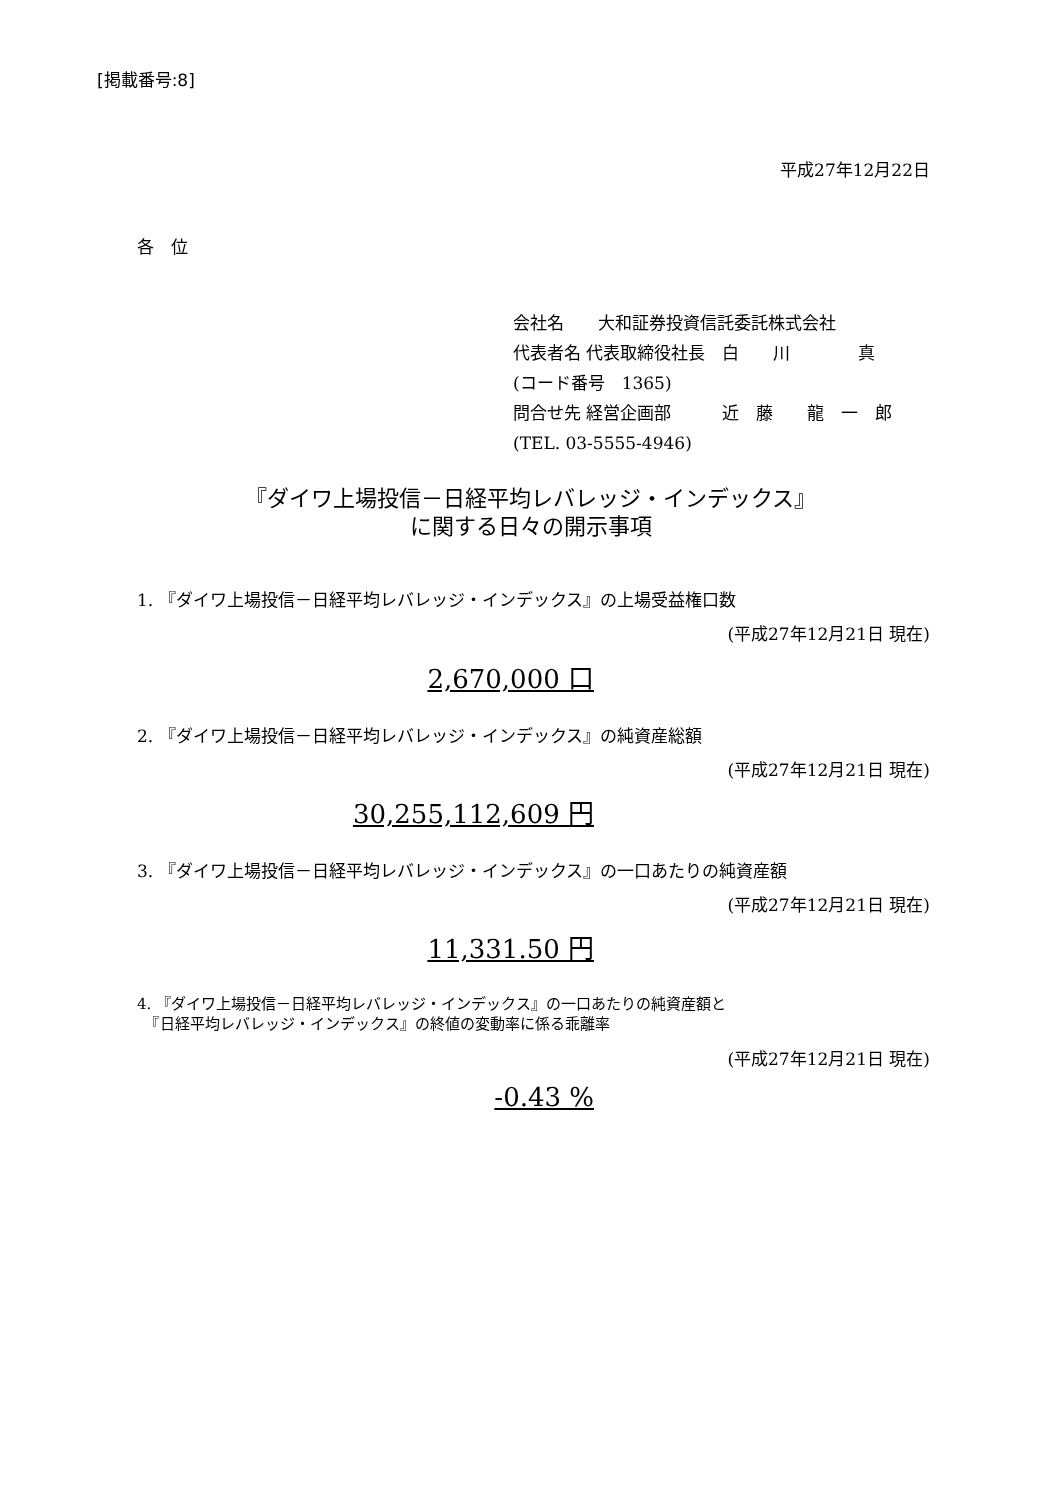[掲載番号:8]
平成27年12月22日
各　位
会社名　　大和証券投資信託委託株式会社
代表者名 代表取締役社長　白　　川　　　　真
(コード番号　1365)
問合せ先 経営企画部　　　近　藤　　龍　一　郎
(TEL. 03-5555-4946)
『ダイワ上場投信－日経平均レバレッジ・インデックス』
に関する日々の開示事項
1. 『ダイワ上場投信－日経平均レバレッジ・インデックス』の上場受益権口数
(平成27年12月21日 現在)
2,670,000 口
2. 『ダイワ上場投信－日経平均レバレッジ・インデックス』の純資産総額
(平成27年12月21日 現在)
30,255,112,609 円
3. 『ダイワ上場投信－日経平均レバレッジ・インデックス』の一口あたりの純資産額
(平成27年12月21日 現在)
11,331.50 円
4. 『ダイワ上場投信－日経平均レバレッジ・インデックス』の一口あたりの純資産額と
　『日経平均レバレッジ・インデックス』の終値の変動率に係る乖離率
(平成27年12月21日 現在)
-0.43 %